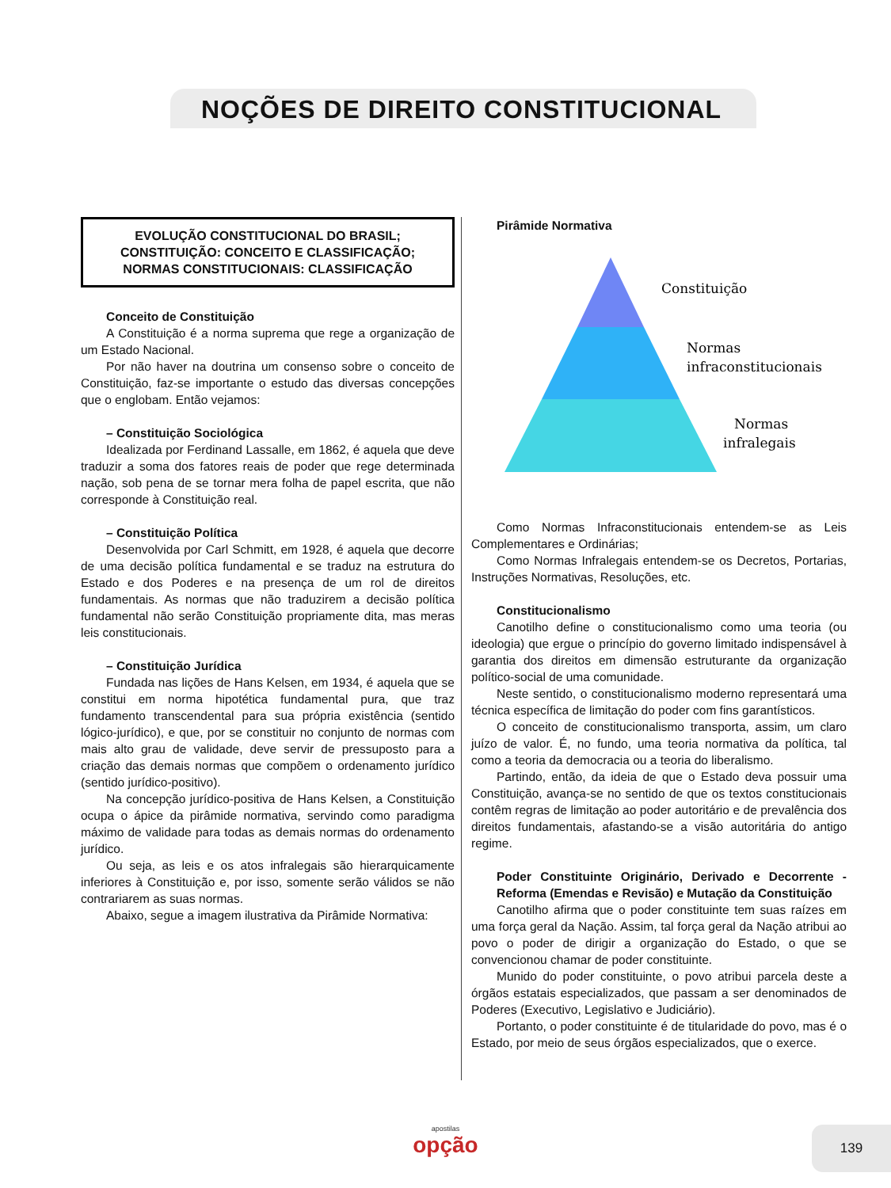NOÇÕES DE DIREITO CONSTITUCIONAL
EVOLUÇÃO CONSTITUCIONAL DO BRASIL; CONSTITUIÇÃO: CONCEITO E CLASSIFICAÇÃO; NORMAS CONSTITUCIONAIS: CLASSIFICAÇÃO
Conceito de Constituição
A Constituição é a norma suprema que rege a organização de um Estado Nacional.
Por não haver na doutrina um consenso sobre o conceito de Constituição, faz-se importante o estudo das diversas concepções que o englobam. Então vejamos:
– Constituição Sociológica
Idealizada por Ferdinand Lassalle, em 1862, é aquela que deve traduzir a soma dos fatores reais de poder que rege determinada nação, sob pena de se tornar mera folha de papel escrita, que não corresponde à Constituição real.
– Constituição Política
Desenvolvida por Carl Schmitt, em 1928, é aquela que decorre de uma decisão política fundamental e se traduz na estrutura do Estado e dos Poderes e na presença de um rol de direitos fundamentais. As normas que não traduzirem a decisão política fundamental não serão Constituição propriamente dita, mas meras leis constitucionais.
– Constituição Jurídica
Fundada nas lições de Hans Kelsen, em 1934, é aquela que se constitui em norma hipotética fundamental pura, que traz fundamento transcendental para sua própria existência (sentido lógico-jurídico), e que, por se constituir no conjunto de normas com mais alto grau de validade, deve servir de pressuposto para a criação das demais normas que compõem o ordenamento jurídico (sentido jurídico-positivo).
Na concepção jurídico-positiva de Hans Kelsen, a Constituição ocupa o ápice da pirâmide normativa, servindo como paradigma máximo de validade para todas as demais normas do ordenamento jurídico.
Ou seja, as leis e os atos infralegais são hierarquicamente inferiores à Constituição e, por isso, somente serão válidos se não contrariarem as suas normas.
Abaixo, segue a imagem ilustrativa da Pirâmide Normativa:
Pirâmide Normativa
Constituição
Normas
infraconstitucionais
Normas
infralegais
Como Normas Infraconstitucionais entendem-se as Leis Complementares e Ordinárias;
Como Normas Infralegais entendem-se os Decretos, Portarias, Instruções Normativas, Resoluções, etc.
Constitucionalismo
Canotilho define o constitucionalismo como uma teoria (ou ideologia) que ergue o princípio do governo limitado indispensável à garantia dos direitos em dimensão estruturante da organização político-social de uma comunidade.
Neste sentido, o constitucionalismo moderno representará uma técnica específica de limitação do poder com fins garantísticos.
O conceito de constitucionalismo transporta, assim, um claro juízo de valor. É, no fundo, uma teoria normativa da política, tal como a teoria da democracia ou a teoria do liberalismo.
Partindo, então, da ideia de que o Estado deva possuir uma Constituição, avança-se no sentido de que os textos constitucionais contêm regras de limitação ao poder autoritário e de prevalência dos direitos fundamentais, afastando-se a visão autoritária do antigo regime.
Poder Constituinte Originário, Derivado e Decorrente - Reforma (Emendas e Revisão) e Mutação da Constituição
Canotilho afirma que o poder constituinte tem suas raízes em uma força geral da Nação. Assim, tal força geral da Nação atribui ao povo o poder de dirigir a organização do Estado, o que se convencionou chamar de poder constituinte.
Munido do poder constituinte, o povo atribui parcela deste a órgãos estatais especializados, que passam a ser denominados de Poderes (Executivo, Legislativo e Judiciário).
Portanto, o poder constituinte é de titularidade do povo, mas é o Estado, por meio de seus órgãos especializados, que o exerce.
apostilas
opção
139